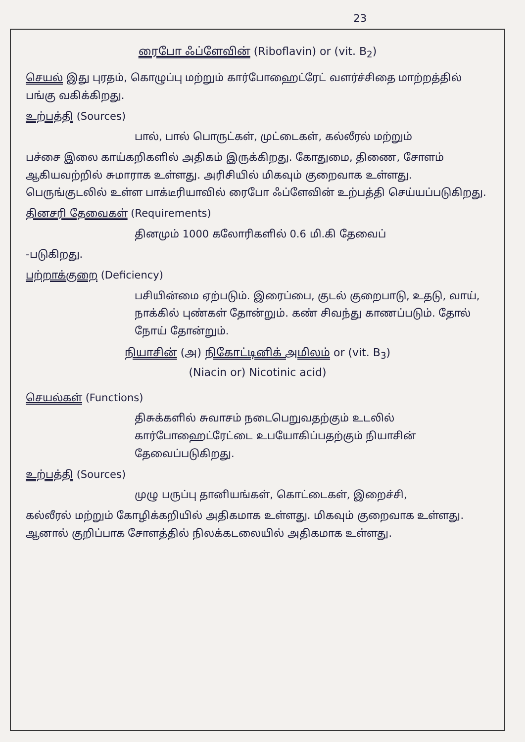23
ரைபோ ஃப்ளேவின் (Riboflavin) or (vit. B<sub>2</sub>)
செயல் இது புரதம், கொழுப்பு மற்றும் கார்போஹைட்ரேட் வளர்ச்சிதை மாற்றத்தில் பங்கு வகிக்கிறது.
உற்பத்தி (Sources)
பால், பால் பொருட்கள், முட்டைகள், கல்லீரல் மற்றும்
பச்சை இலை காய்கறிகளில் அதிகம் இருக்கிறது. கோதுமை, திணை, சோளம் ஆகியவற்றில் சுமாராக உள்ளது. அரிசியில் மிகவும் குறைவாக உள்ளது. பெருங்குடலில் உள்ள பாக்டீரியாவில் ரைபோ ஃப்ளேவின் உற்பத்தி செய்யப்படுகிறது.
தினசரி தேவைகள் (Requirements)
தினமும் 1000 கலோரிகளில் 0.6 மி.கி தேவைப்
-படுகிறது.
பற்றாக்குறை (Deficiency)
பசியின்மை ஏற்படும். இரைப்பை, குடல் குறைபாடு, உதடு, வாய், நாக்கில் புண்கள் தோன்றும். கண் சிவந்து காணப்படும். தோல் நோய் தோன்றும்.
நியாசின் (அ) நிகோட்டினிக் அமிலம் or (vit. B<sub>3</sub>)
(Niacin or) Nicotinic acid)
செயல்கள் (Functions)
திசுக்களில் சுவாசம் நடைபெறுவதற்கும் உடலில் கார்போஹைட்ரேட்டை உபயோகிப்பதற்கும் நியாசின் தேவைப்படுகிறது.
உற்பத்தி (Sources)
முழு பருப்பு தானியங்கள், கொட்டைகள், இறைச்சி,
கல்லீரல் மற்றும் கோழிக்கறியில் அதிகமாக உள்ளது. மிகவும் குறைவாக உள்ளது. ஆனால் குறிப்பாக சோளத்தில் நிலக்கடலையில் அதிகமாக உள்ளது.